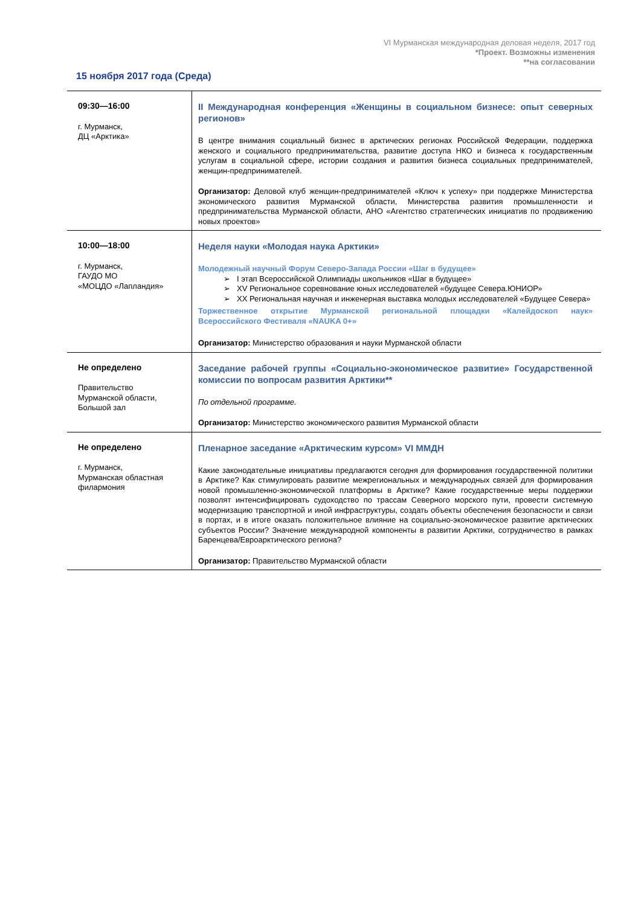VI Мурманская международная деловая неделя, 2017 год
*Проект. Возможны изменения
**на согласовании
15 ноября 2017 года (Среда)
| 09:30—16:00 г. Мурманск, ДЦ «Арктика» | II Международная конференция «Женщины в социальном бизнесе: опыт северных регионов» В центре внимания социальный бизнес в арктических регионах Российской Федерации, поддержка женского и социального предпринимательства, развитие доступа НКО и бизнеса к государственным услугам в социальной сфере, истории создания и развития бизнеса социальных предпринимателей, женщин-предпринимателей. Организатор: Деловой клуб женщин-предпринимателей «Ключ к успеху» при поддержке Министерства экономического развития Мурманской области, Министерства развития промышленности и предпринимательства Мурманской области, АНО «Агентство стратегических инициатив по продвижению новых проектов» |
| 10:00—18:00 г. Мурманск, ГАУДО МО «МОЦДО «Лапландия» | Неделя науки «Молодая наука Арктики» Молодежный научный Форум Северо-Запада России «Шаг в будущее» I этап Всероссийской Олимпиады школьников «Шаг в будущее» XV Региональное соревнование юных исследователей «будущее Севера.ЮНИОР» XX Региональная научная и инженерная выставка молодых исследователей «Будущее Севера» Торжественное открытие Мурманской региональной площадки «Калейдоскоп наук» Всероссийского Фестиваля «NAUKA 0+» Организатор: Министерство образования и науки Мурманской области |
| Не определено Правительство Мурманской области, Большой зал | Заседание рабочей группы «Социально-экономическое развитие» Государственной комиссии по вопросам развития Арктики** По отдельной программе. Организатор: Министерство экономического развития Мурманской области |
| Не определено г. Мурманск, Мурманская областная филармония | Пленарное заседание «Арктическим курсом» VI ММДН Какие законодательные инициативы предлагаются сегодня для формирования государственной политики в Арктике? Как стимулировать развитие межрегиональных и международных связей для формирования новой промышленно-экономической платформы в Арктике? Какие государственные меры поддержки позволят интенсифицировать судоходство по трассам Северного морского пути, провести системную модернизацию транспортной и иной инфраструктуры, создать объекты обеспечения безопасности и связи в портах, и в итоге оказать положительное влияние на социально-экономическое развитие арктических субъектов России? Значение международной компоненты в развитии Арктики, сотрудничество в рамках Баренцева/Евроарктического региона? Организатор: Правительство Мурманской области |